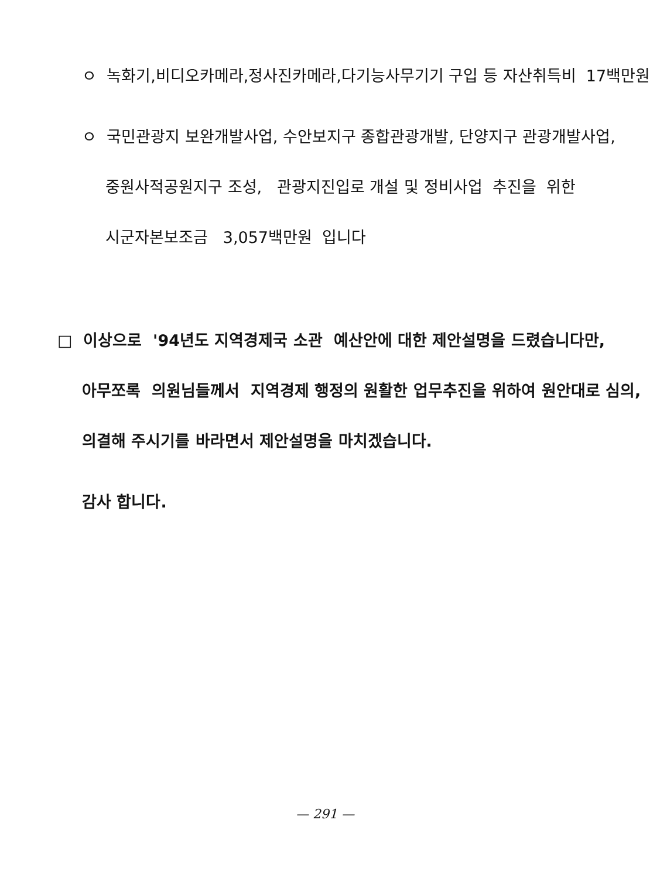ㅇ 녹화기,비디오카메라,정사진카메라,다기능사무기기 구입 등 자산취득비 17백만원
ㅇ 국민관광지 보완개발사업, 수안보지구 종합관광개발, 단양지구 관광개발사업,
중원사적공원지구 조성, 관광지진입로 개설 및 정비사업 추진을 위한
시군자본보조금 3,057백만원 입니다
□ 이상으로 '94년도 지역경제국 소관 예산안에 대한 제안설명을 드렸습니다만,
아무쪼록 의원님들께서 지역경제 행정의 원활한 업무추진을 위하여 원안대로 심의,
의결해 주시기를 바라면서 제안설명을 마치겠습니다.
감사 합니다.
— 291 —